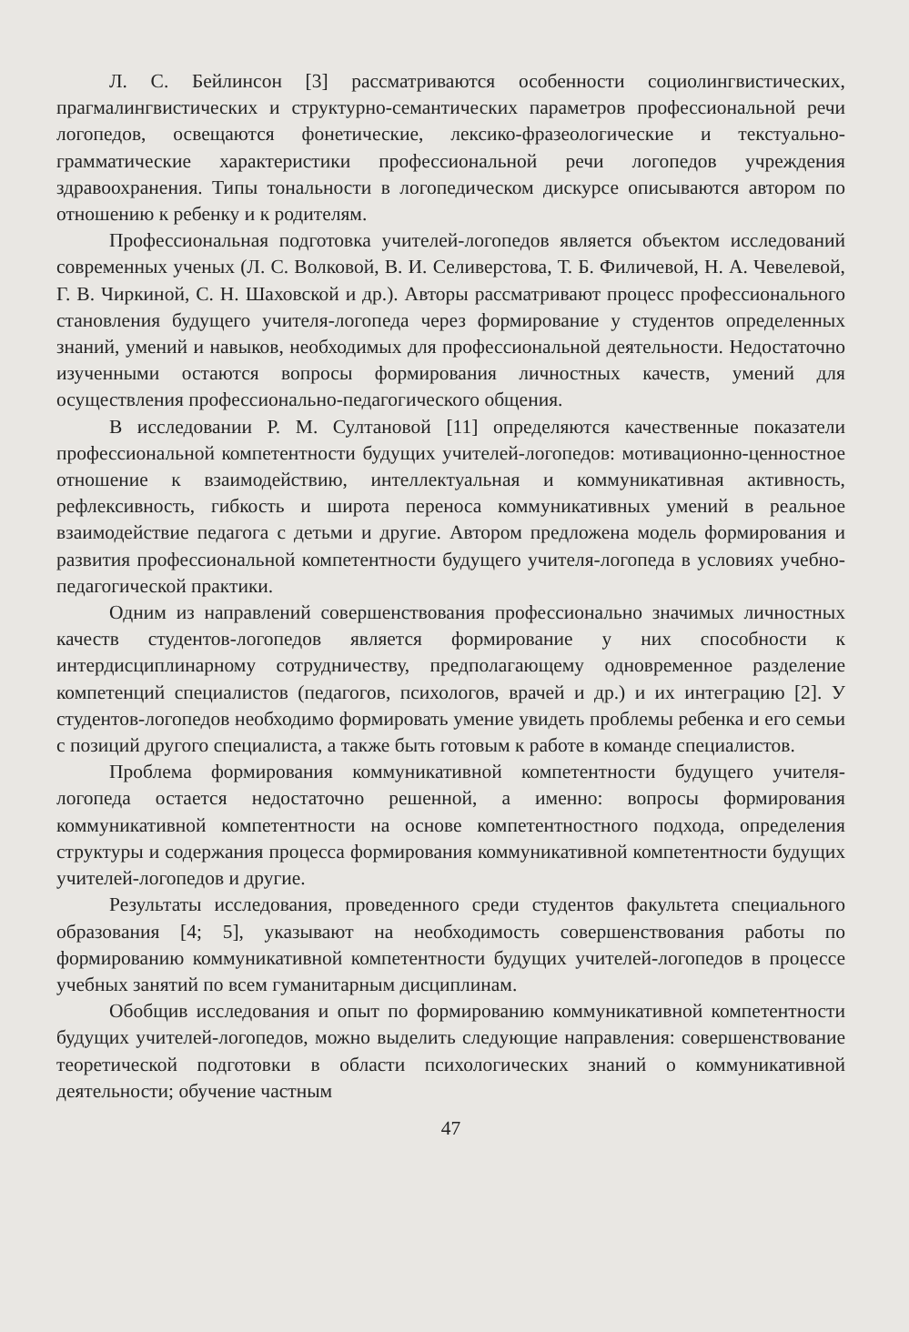Л. С. Бейлинсон [3] рассматриваются особенности социолингвистических, прагмалингвистических и структурно-семантических параметров профессиональной речи логопедов, освещаются фонетические, лексико-фразеологические и текстуально-грамматические характеристики профессиональной речи логопедов учреждения здравоохранения. Типы тональности в логопедическом дискурсе описываются автором по отношению к ребенку и к родителям.
Профессиональная подготовка учителей-логопедов является объектом исследований современных ученых (Л. С. Волковой, В. И. Селиверстова, Т. Б. Филичевой, Н. А. Чевелевой, Г. В. Чиркиной, С. Н. Шаховской и др.). Авторы рассматривают процесс профессионального становления будущего учителя-логопеда через формирование у студентов определенных знаний, умений и навыков, необходимых для профессиональной деятельности. Недостаточно изученными остаются вопросы формирования личностных качеств, умений для осуществления профессионально-педагогического общения.
В исследовании Р. М. Султановой [11] определяются качественные показатели профессиональной компетентности будущих учителей-логопедов: мотивационно-ценностное отношение к взаимодействию, интеллектуальная и коммуникативная активность, рефлексивность, гибкость и широта переноса коммуникативных умений в реальное взаимодействие педагога с детьми и другие. Автором предложена модель формирования и развития профессиональной компетентности будущего учителя-логопеда в условиях учебно-педагогической практики.
Одним из направлений совершенствования профессионально значимых личностных качеств студентов-логопедов является формирование у них способности к интердисциплинарному сотрудничеству, предполагающему одновременное разделение компетенций специалистов (педагогов, психологов, врачей и др.) и их интеграцию [2]. У студентов-логопедов необходимо формировать умение увидеть проблемы ребенка и его семьи с позиций другого специалиста, а также быть готовым к работе в команде специалистов.
Проблема формирования коммуникативной компетентности будущего учителя-логопеда остается недостаточно решенной, а именно: вопросы формирования коммуникативной компетентности на основе компетентностного подхода, определения структуры и содержания процесса формирования коммуникативной компетентности будущих учителей-логопедов и другие.
Результаты исследования, проведенного среди студентов факультета специального образования [4; 5], указывают на необходимость совершенствования работы по формированию коммуникативной компетентности будущих учителей-логопедов в процессе учебных занятий по всем гуманитарным дисциплинам.
Обобщив исследования и опыт по формированию коммуникативной компетентности будущих учителей-логопедов, можно выделить следующие направления: совершенствование теоретической подготовки в области психологических знаний о коммуникативной деятельности; обучение частным
47